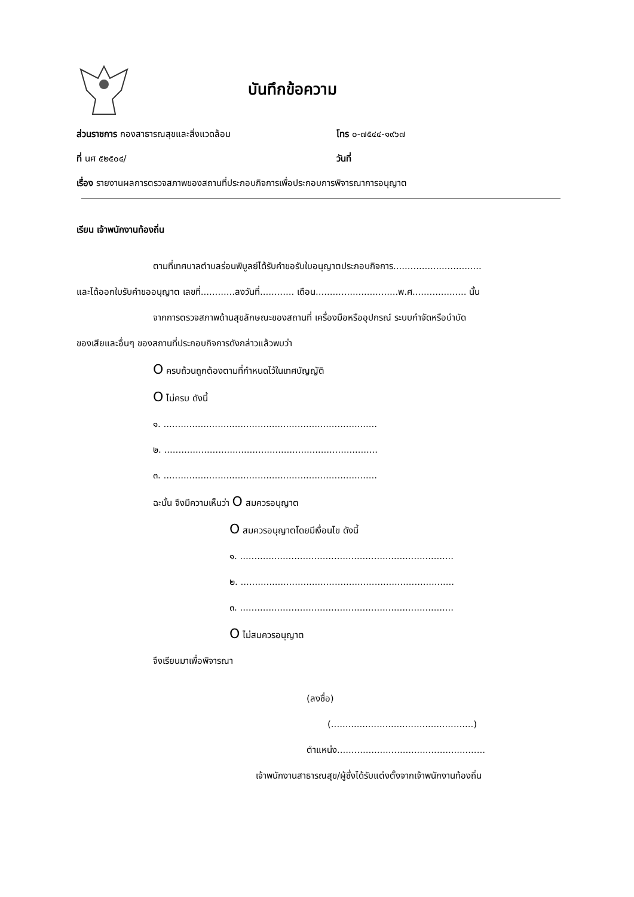บันทึกข้อความ
ส่วนราชการ กองสาธารณสุขและสิ่งแวดล้อม โทร ๐-๗๕๔๔-๑๙๖๗
ที่ นศ ๕๒๕๐๔/ วันที่
เรื่อง รายงานผลการตรวจสภาพของสถานที่ประกอบกิจการเพื่อประกอบการพิจารณาการอนุญาต
เรียน เจ้าพนักงานท้องถิ่น
ตามที่เทศบาลตำบลร่อนพิบูลย์ได้รับคำขอรับใบอนุญาตประกอบกิจการ...............................
และได้ออกใบรับคำขออนุญาต เลขที่............ลงวันที่............ เดือน.............................พ.ศ................... นั้น
จากการตรวจสภาพด้านสุขลักษณะของสถานที่ เครื่องมือหรืออุปกรณ์ ระบบกำจัดหรือบำบัด
ของเสียและอื่นๆ ของสถานที่ประกอบกิจการดังกล่าวแล้วพบว่า
O ครบถ้วนถูกต้องตามที่กำหนดไว้ในเทศบัญญัติ
O ไม่ครบ ดังนี้
๑. ...........................................................................
๒. ...........................................................................
๓. ...........................................................................
ฉะนั้น จึงมีความเห็นว่า O สมควรอนุญาต
O สมควรอนุญาตโดยมีเงื่อนไข ดังนี้
๑. ...........................................................................
๒. ...........................................................................
๓. ...........................................................................
O ไม่สมควรอนุญาต
จึงเรียนมาเพื่อพิจารณา
(ลงชื่อ)
(..................................................)
ตำแหน่ง....................................................
เจ้าพนักงานสาธารณสุข/ผู้ซึ่งได้รับแต่งตั้งจากเจ้าพนักงานท้องถิ่น